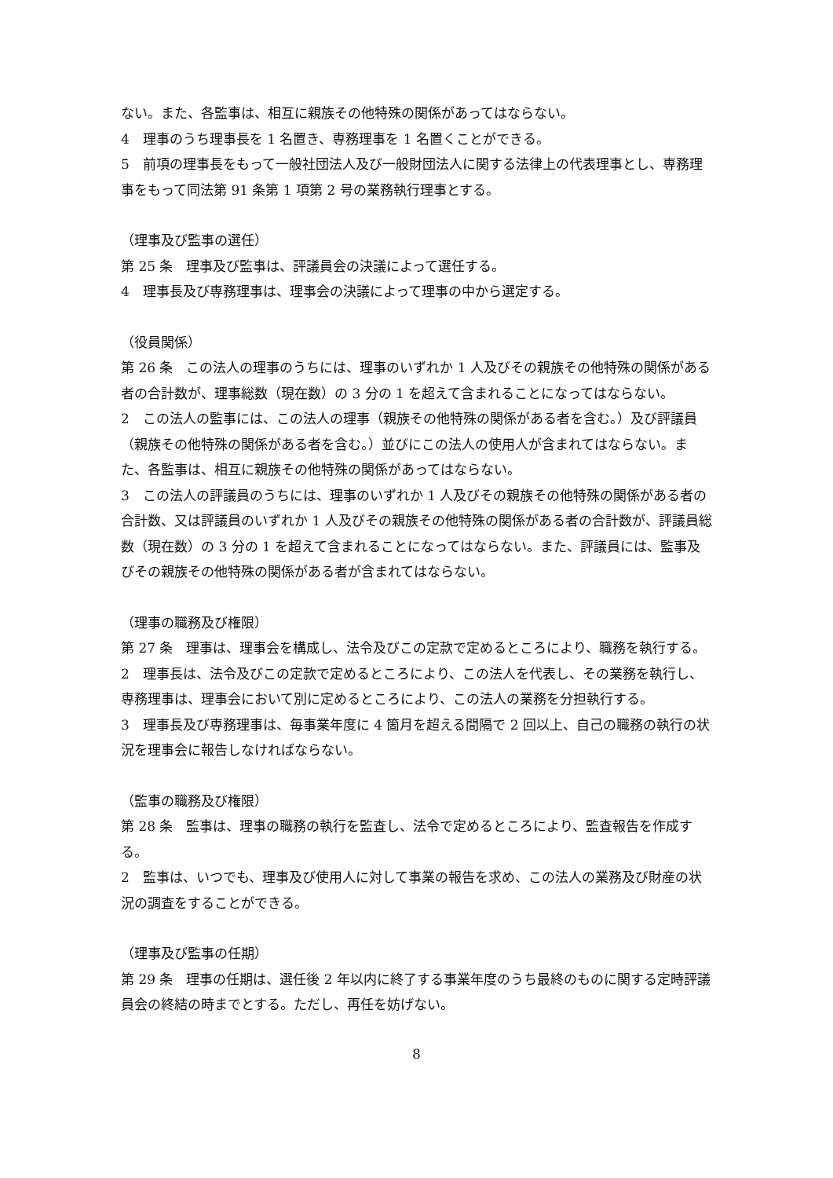ない。また、各監事は、相互に親族その他特殊の関係があってはならない。
4　理事のうち理事長を 1 名置き、専務理事を 1 名置くことができる。
5　前項の理事長をもって一般社団法人及び一般財団法人に関する法律上の代表理事とし、専務理事をもって同法第 91 条第 1 項第 2 号の業務執行理事とする。
（理事及び監事の選任）
第 25 条　理事及び監事は、評議員会の決議によって選任する。
4　理事長及び専務理事は、理事会の決議によって理事の中から選定する。
（役員関係）
第 26 条　この法人の理事のうちには、理事のいずれか 1 人及びその親族その他特殊の関係がある者の合計数が、理事総数（現在数）の 3 分の 1 を超えて含まれることになってはならない。
2　この法人の監事には、この法人の理事（親族その他特殊の関係がある者を含む。）及び評議員（親族その他特殊の関係がある者を含む。）並びにこの法人の使用人が含まれてはならない。また、各監事は、相互に親族その他特殊の関係があってはならない。
3　この法人の評議員のうちには、理事のいずれか 1 人及びその親族その他特殊の関係がある者の合計数、又は評議員のいずれか 1 人及びその親族その他特殊の関係がある者の合計数が、評議員総数（現在数）の 3 分の 1 を超えて含まれることになってはならない。また、評議員には、監事及びその親族その他特殊の関係がある者が含まれてはならない。
（理事の職務及び権限）
第 27 条　理事は、理事会を構成し、法令及びこの定款で定めるところにより、職務を執行する。
2　理事長は、法令及びこの定款で定めるところにより、この法人を代表し、その業務を執行し、専務理事は、理事会において別に定めるところにより、この法人の業務を分担執行する。
3　理事長及び専務理事は、毎事業年度に 4 箇月を超える間隔で 2 回以上、自己の職務の執行の状況を理事会に報告しなければならない。
（監事の職務及び権限）
第 28 条　監事は、理事の職務の執行を監査し、法令で定めるところにより、監査報告を作成する。
2　監事は、いつでも、理事及び使用人に対して事業の報告を求め、この法人の業務及び財産の状況の調査をすることができる。
（理事及び監事の任期）
第 29 条　理事の任期は、選任後 2 年以内に終了する事業年度のうち最終のものに関する定時評議員会の終結の時までとする。ただし、再任を妨げない。
8